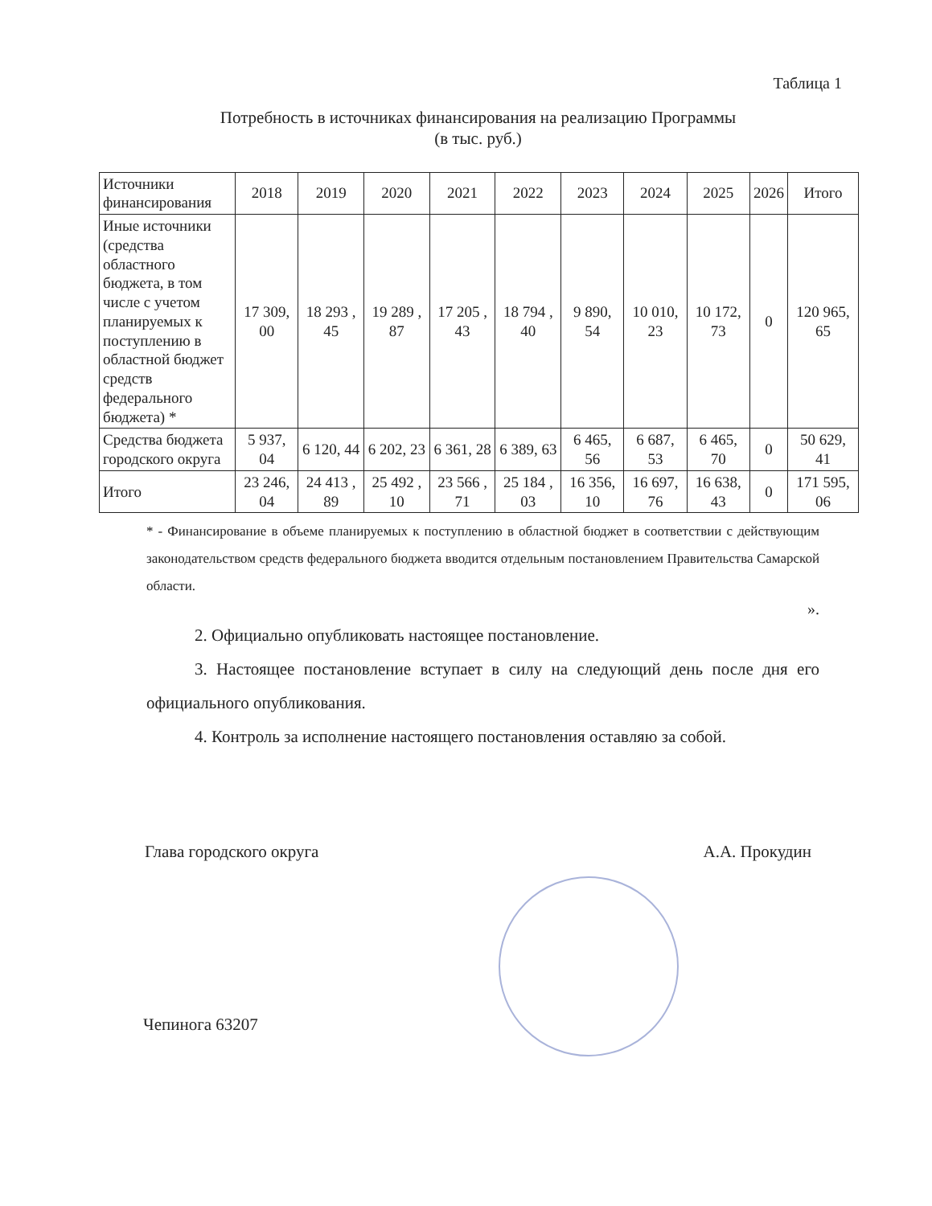Таблица 1
Потребность в источниках финансирования на реализацию Программы
(в тыс. руб.)
| Источники финансирования | 2018 | 2019 | 2020 | 2021 | 2022 | 2023 | 2024 | 2025 | 2026 | Итого |
| --- | --- | --- | --- | --- | --- | --- | --- | --- | --- | --- |
| Иные источники (средства областного бюджета, в том числе с учетом планируемых к поступлению в областной бюджет средств федерального бюджета) * | 17 309, 00 | 18 293 , 45 | 19 289 , 87 | 17 205 , 43 | 18 794 , 40 | 9 890, 54 | 10 010, 23 | 10 172, 73 | 0 | 120 965, 65 |
| Средства бюджета городского округа | 5 937, 04 | 6 120, 44 | 6 202, 23 | 6 361, 28 | 6 389, 63 | 6 465, 56 | 6 687, 53 | 6 465, 70 | 0 | 50 629, 41 |
| Итого | 23 246, 04 | 24 413 , 89 | 25 492 , 10 | 23 566 , 71 | 25 184 , 03 | 16 356, 10 | 16 697, 76 | 16 638, 43 | 0 | 171 595, 06 |
* - Финансирование в объеме планируемых к поступлению в областной бюджет в соответствии с действующим законодательством средств федерального бюджета вводится отдельным постановлением Правительства Самарской области.
».
2. Официально опубликовать настоящее постановление.
3. Настоящее постановление вступает в силу на следующий день после дня его официального опубликования.
4. Контроль за исполнение настоящего постановления оставляю за собой.
Глава городского округа А.А. Прокудин
Чепинога 63207